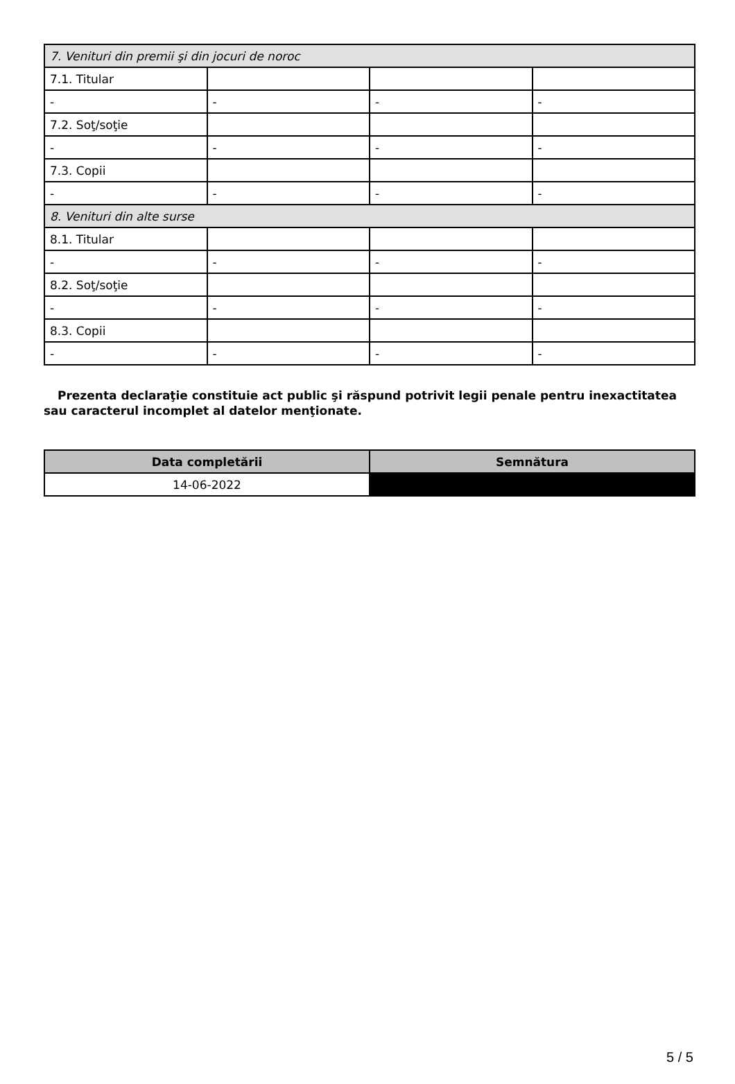| 7. Venituri din premii şi din jocuri de noroc | | | |
| 7.1. Titular | | | |
| - | - | - | - |
| 7.2. Soţ/soţie | | | |
| - | - | - | - |
| 7.3. Copii | | | |
| - | - | - | - |
| 8. Venituri din alte surse | | | |
| 8.1. Titular | | | |
| - | - | - | - |
| 8.2. Soţ/soţie | | | |
| - | - | - | - |
| 8.3. Copii | | | |
| - | - | - | - |
Prezenta declaraţie constituie act public şi răspund potrivit legii penale pentru inexactitatea sau caracterul incomplet al datelor menţionate.
| Data completării | Semnătura |
| --- | --- |
| 14-06-2022 | |
5 / 5